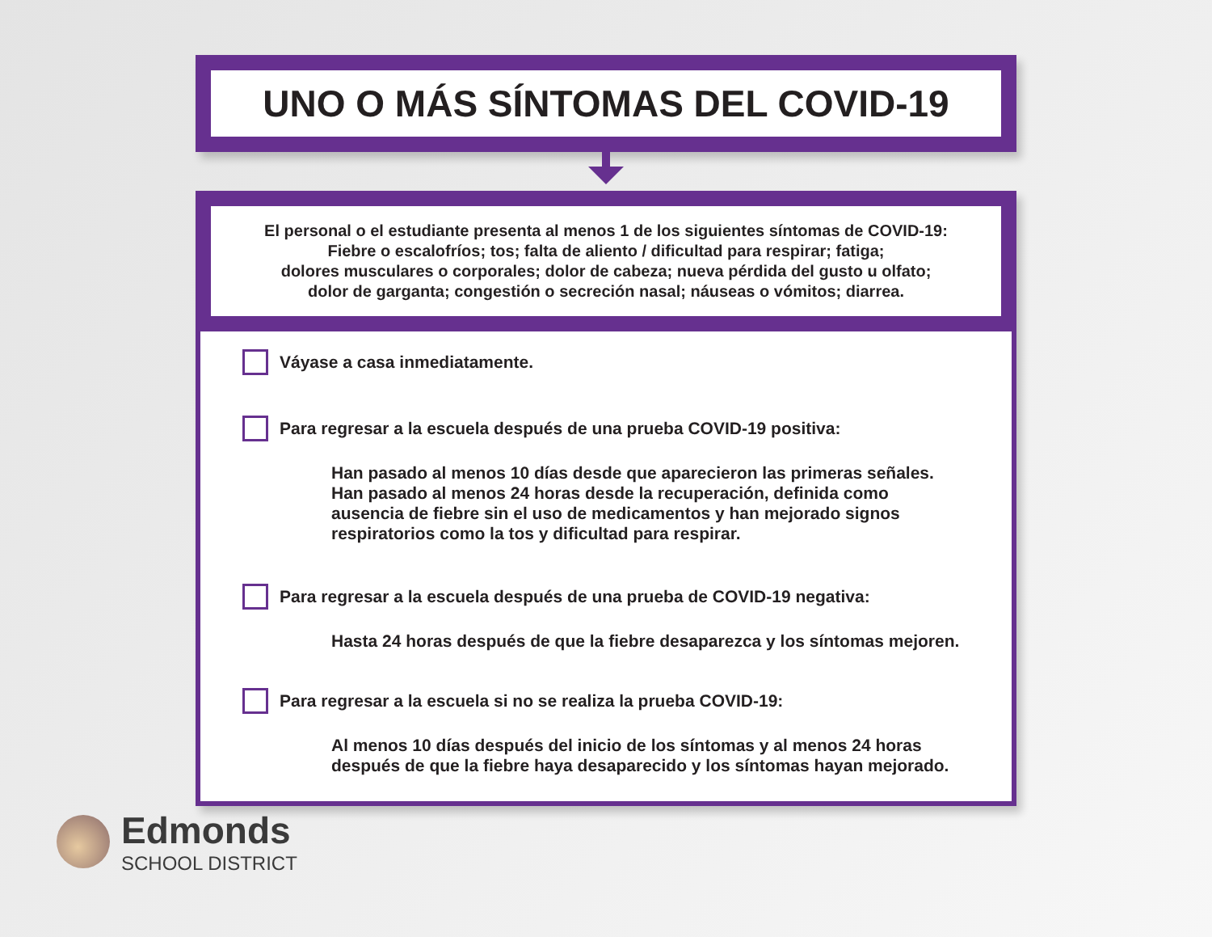UNO O MÁS SÍNTOMAS DEL COVID-19
El personal o el estudiante presenta al menos 1 de los siguientes síntomas de COVID-19:
Fiebre o escalofríos; tos; falta de aliento / dificultad para respirar; fatiga;
dolores musculares o corporales; dolor de cabeza; nueva pérdida del gusto u olfato;
dolor de garganta; congestión o secreción nasal; náuseas o vómitos; diarrea.
Váyase a casa inmediatamente.
Para regresar a la escuela después de una prueba COVID-19 positiva:
Han pasado al menos 10 días desde que aparecieron las primeras señales.
Han pasado al menos 24 horas desde la recuperación, definida como
ausencia de fiebre sin el uso de medicamentos y han mejorado signos
respiratorios como la tos y dificultad para respirar.
Para regresar a la escuela después de una prueba de COVID-19 negativa:
Hasta 24 horas después de que la fiebre desaparezca y los síntomas mejoren.
Para regresar a la escuela si no se realiza la prueba COVID-19:
Al menos 10 días después del inicio de los síntomas y al menos 24 horas
después de que la fiebre haya desaparecido y los síntomas hayan mejorado.
Edmonds
SCHOOL DISTRICT